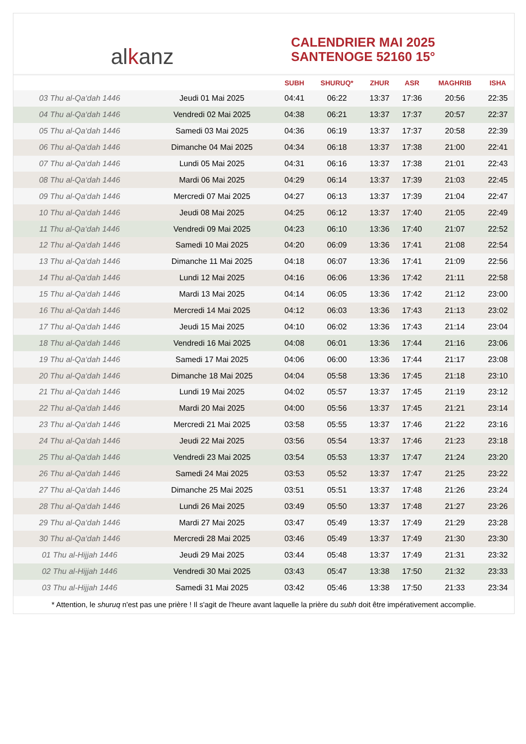al k anz
CALENDRIER MAI 2025
SANTENOGE 52160 15°
| | | SUBH | SHURUQ* | ZHUR | ASR | MAGHRIB | ISHA |
| --- | --- | --- | --- | --- | --- | --- | --- |
| 03 Thu al-Qa‘dah 1446 | Jeudi 01 Mai 2025 | 04:41 | 06:22 | 13:37 | 17:36 | 20:56 | 22:35 |
| 04 Thu al-Qa‘dah 1446 | Vendredi 02 Mai 2025 | 04:38 | 06:21 | 13:37 | 17:37 | 20:57 | 22:37 |
| 05 Thu al-Qa‘dah 1446 | Samedi 03 Mai 2025 | 04:36 | 06:19 | 13:37 | 17:37 | 20:58 | 22:39 |
| 06 Thu al-Qa‘dah 1446 | Dimanche 04 Mai 2025 | 04:34 | 06:18 | 13:37 | 17:38 | 21:00 | 22:41 |
| 07 Thu al-Qa‘dah 1446 | Lundi 05 Mai 2025 | 04:31 | 06:16 | 13:37 | 17:38 | 21:01 | 22:43 |
| 08 Thu al-Qa‘dah 1446 | Mardi 06 Mai 2025 | 04:29 | 06:14 | 13:37 | 17:39 | 21:03 | 22:45 |
| 09 Thu al-Qa‘dah 1446 | Mercredi 07 Mai 2025 | 04:27 | 06:13 | 13:37 | 17:39 | 21:04 | 22:47 |
| 10 Thu al-Qa‘dah 1446 | Jeudi 08 Mai 2025 | 04:25 | 06:12 | 13:37 | 17:40 | 21:05 | 22:49 |
| 11 Thu al-Qa‘dah 1446 | Vendredi 09 Mai 2025 | 04:23 | 06:10 | 13:36 | 17:40 | 21:07 | 22:52 |
| 12 Thu al-Qa‘dah 1446 | Samedi 10 Mai 2025 | 04:20 | 06:09 | 13:36 | 17:41 | 21:08 | 22:54 |
| 13 Thu al-Qa‘dah 1446 | Dimanche 11 Mai 2025 | 04:18 | 06:07 | 13:36 | 17:41 | 21:09 | 22:56 |
| 14 Thu al-Qa‘dah 1446 | Lundi 12 Mai 2025 | 04:16 | 06:06 | 13:36 | 17:42 | 21:11 | 22:58 |
| 15 Thu al-Qa‘dah 1446 | Mardi 13 Mai 2025 | 04:14 | 06:05 | 13:36 | 17:42 | 21:12 | 23:00 |
| 16 Thu al-Qa‘dah 1446 | Mercredi 14 Mai 2025 | 04:12 | 06:03 | 13:36 | 17:43 | 21:13 | 23:02 |
| 17 Thu al-Qa‘dah 1446 | Jeudi 15 Mai 2025 | 04:10 | 06:02 | 13:36 | 17:43 | 21:14 | 23:04 |
| 18 Thu al-Qa‘dah 1446 | Vendredi 16 Mai 2025 | 04:08 | 06:01 | 13:36 | 17:44 | 21:16 | 23:06 |
| 19 Thu al-Qa‘dah 1446 | Samedi 17 Mai 2025 | 04:06 | 06:00 | 13:36 | 17:44 | 21:17 | 23:08 |
| 20 Thu al-Qa‘dah 1446 | Dimanche 18 Mai 2025 | 04:04 | 05:58 | 13:36 | 17:45 | 21:18 | 23:10 |
| 21 Thu al-Qa‘dah 1446 | Lundi 19 Mai 2025 | 04:02 | 05:57 | 13:37 | 17:45 | 21:19 | 23:12 |
| 22 Thu al-Qa‘dah 1446 | Mardi 20 Mai 2025 | 04:00 | 05:56 | 13:37 | 17:45 | 21:21 | 23:14 |
| 23 Thu al-Qa‘dah 1446 | Mercredi 21 Mai 2025 | 03:58 | 05:55 | 13:37 | 17:46 | 21:22 | 23:16 |
| 24 Thu al-Qa‘dah 1446 | Jeudi 22 Mai 2025 | 03:56 | 05:54 | 13:37 | 17:46 | 21:23 | 23:18 |
| 25 Thu al-Qa‘dah 1446 | Vendredi 23 Mai 2025 | 03:54 | 05:53 | 13:37 | 17:47 | 21:24 | 23:20 |
| 26 Thu al-Qa‘dah 1446 | Samedi 24 Mai 2025 | 03:53 | 05:52 | 13:37 | 17:47 | 21:25 | 23:22 |
| 27 Thu al-Qa‘dah 1446 | Dimanche 25 Mai 2025 | 03:51 | 05:51 | 13:37 | 17:48 | 21:26 | 23:24 |
| 28 Thu al-Qa‘dah 1446 | Lundi 26 Mai 2025 | 03:49 | 05:50 | 13:37 | 17:48 | 21:27 | 23:26 |
| 29 Thu al-Qa‘dah 1446 | Mardi 27 Mai 2025 | 03:47 | 05:49 | 13:37 | 17:49 | 21:29 | 23:28 |
| 30 Thu al-Qa‘dah 1446 | Mercredi 28 Mai 2025 | 03:46 | 05:49 | 13:37 | 17:49 | 21:30 | 23:30 |
| 01 Thu al-Hijjah 1446 | Jeudi 29 Mai 2025 | 03:44 | 05:48 | 13:37 | 17:49 | 21:31 | 23:32 |
| 02 Thu al-Hijjah 1446 | Vendredi 30 Mai 2025 | 03:43 | 05:47 | 13:38 | 17:50 | 21:32 | 23:33 |
| 03 Thu al-Hijjah 1446 | Samedi 31 Mai 2025 | 03:42 | 05:46 | 13:38 | 17:50 | 21:33 | 23:34 |
* Attention, le shuruq n'est pas une prière ! Il s'agit de l'heure avant laquelle la prière du subh doit être impérativement accomplie.